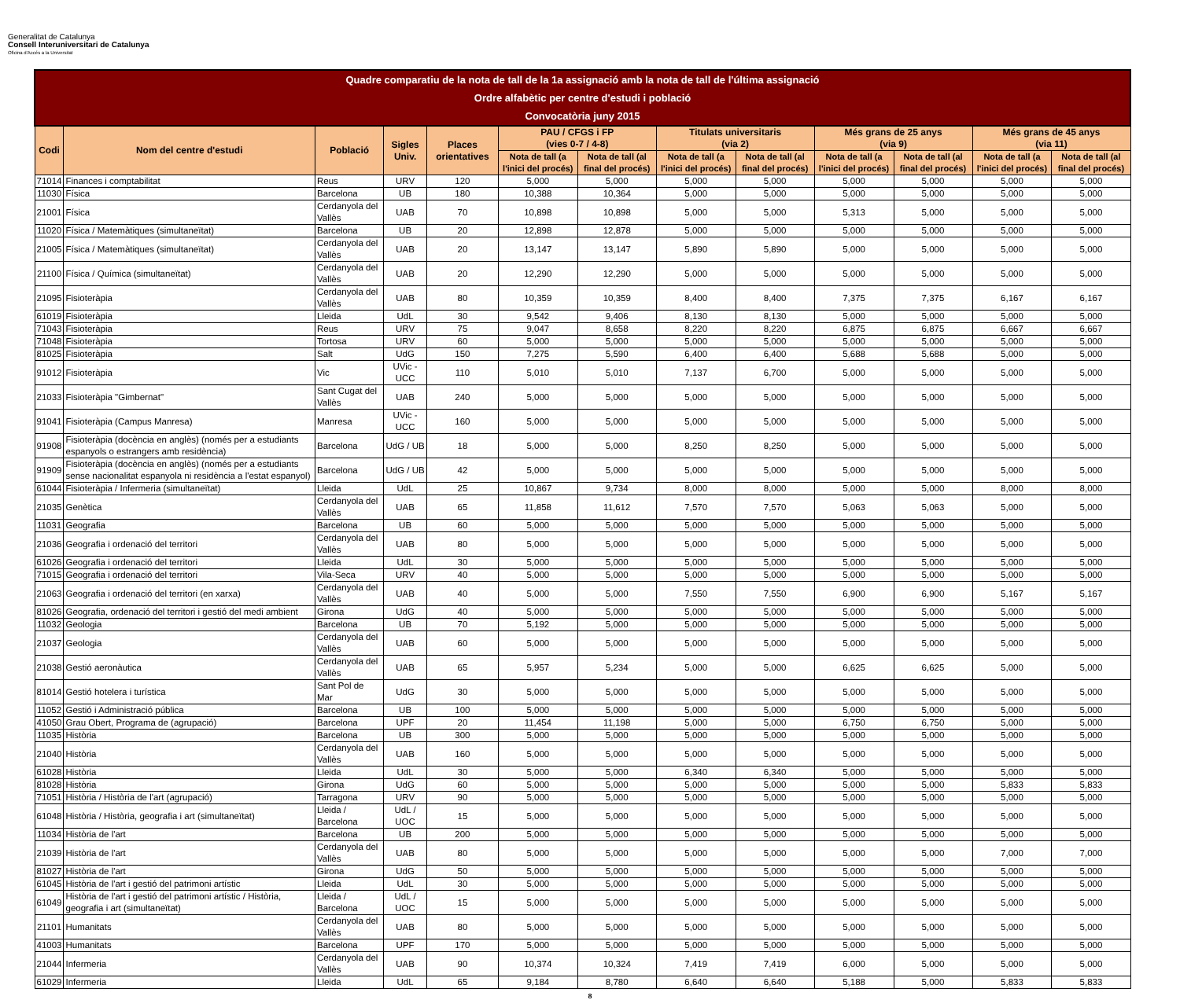Generalitat de Catalunya
Consell Interuniversitari de Catalunya
Oficina d'Accés a la Universitat
| Quadre comparatiu de la nota de tall de la 1a assignació amb la nota de tall de l'última assignació Ordre alfabètic per centre d'estudi i població Convocatòria juny 2015 | | | | | | | | | | | | |
| --- | --- | --- | --- | --- | --- | --- | --- | --- | --- | --- | --- | --- |
| Codi | Nom del centre d'estudi | Població | Sigles Univ. | Places orientatives | PAU / CFGS i FP (vies 0-7 / 4-8) | | Titulats universitaris (via 2) | | Més grans de 25 anys (via 9) | | Més grans de 45 anys (via 11) | |
| | | | | | Nota de tall (a l'inici del procés) | Nota de tall (al final del procés) | Nota de tall (a l'inici del procés) | Nota de tall (al final del procés) | Nota de tall (a l'inici del procés) | Nota de tall (al final del procés) | Nota de tall (a l'inici del procés) | Nota de tall (al final del procés) |
| 71014 | Finances i comptabilitat | Reus | URV | 120 | 5,000 | 5,000 | 5,000 | 5,000 | 5,000 | 5,000 | 5,000 | 5,000 |
| 11030 | Física | Barcelona | UB | 180 | 10,388 | 10,364 | 5,000 | 5,000 | 5,000 | 5,000 | 5,000 | 5,000 |
| 21001 | Física | Cerdanyola del Vallès | UAB | 70 | 10,898 | 10,898 | 5,000 | 5,000 | 5,313 | 5,000 | 5,000 | 5,000 |
| 11020 | Física / Matemàtiques (simultaneïtat) | Barcelona | UB | 20 | 12,898 | 12,878 | 5,000 | 5,000 | 5,000 | 5,000 | 5,000 | 5,000 |
| 21005 | Física / Matemàtiques (simultaneïtat) | Cerdanyola del Vallès | UAB | 20 | 13,147 | 13,147 | 5,890 | 5,890 | 5,000 | 5,000 | 5,000 | 5,000 |
| 21100 | Física / Química (simultaneïtat) | Cerdanyola del Vallès | UAB | 20 | 12,290 | 12,290 | 5,000 | 5,000 | 5,000 | 5,000 | 5,000 | 5,000 |
| 21095 | Fisioteràpia | Cerdanyola del Vallès | UAB | 80 | 10,359 | 10,359 | 8,400 | 8,400 | 7,375 | 7,375 | 6,167 | 6,167 |
| 61019 | Fisioteràpia | Lleida | UdL | 30 | 9,542 | 9,406 | 8,130 | 8,130 | 5,000 | 5,000 | 5,000 | 5,000 |
| 71043 | Fisioteràpia | Reus | URV | 75 | 9,047 | 8,658 | 8,220 | 8,220 | 6,875 | 6,875 | 6,667 | 6,667 |
| 71048 | Fisioteràpia | Tortosa | URV | 60 | 5,000 | 5,000 | 5,000 | 5,000 | 5,000 | 5,000 | 5,000 | 5,000 |
| 81025 | Fisioteràpia | Salt | UdG | 150 | 7,275 | 5,590 | 6,400 | 6,400 | 5,688 | 5,688 | 5,000 | 5,000 |
| 91012 | Fisioteràpia | Vic | UVic - UCC | 110 | 5,010 | 5,010 | 7,137 | 6,700 | 5,000 | 5,000 | 5,000 | 5,000 |
| 21033 | Fisioteràpia "Gimbernat" | Sant Cugat del Vallès | UAB | 240 | 5,000 | 5,000 | 5,000 | 5,000 | 5,000 | 5,000 | 5,000 | 5,000 |
| 91041 | Fisioteràpia (Campus Manresa) | Manresa | UVic - UCC | 160 | 5,000 | 5,000 | 5,000 | 5,000 | 5,000 | 5,000 | 5,000 | 5,000 |
| 91908 | Fisioteràpia (docència en anglès) (només per a estudiants espanyols o estrangers amb residència) | Barcelona | UdG / UB | 18 | 5,000 | 5,000 | 8,250 | 8,250 | 5,000 | 5,000 | 5,000 | 5,000 |
| 91909 | Fisioteràpia (docència en anglès) (només per a estudiants sense nacionalitat espanyola ni residència a l'estat espanyol) | Barcelona | UdG / UB | 42 | 5,000 | 5,000 | 5,000 | 5,000 | 5,000 | 5,000 | 5,000 | 5,000 |
| 61044 | Fisioteràpia / Infermeria (simultaneïtat) | Lleida | UdL | 25 | 10,867 | 9,734 | 8,000 | 8,000 | 5,000 | 5,000 | 8,000 | 8,000 |
| 21035 | Genètica | Cerdanyola del Vallès | UAB | 65 | 11,858 | 11,612 | 7,570 | 7,570 | 5,063 | 5,063 | 5,000 | 5,000 |
| 11031 | Geografia | Barcelona | UB | 60 | 5,000 | 5,000 | 5,000 | 5,000 | 5,000 | 5,000 | 5,000 | 5,000 |
| 21036 | Geografia i ordenació del territori | Cerdanyola del Vallès | UAB | 80 | 5,000 | 5,000 | 5,000 | 5,000 | 5,000 | 5,000 | 5,000 | 5,000 |
| 61026 | Geografia i ordenació del territori | Lleida | UdL | 30 | 5,000 | 5,000 | 5,000 | 5,000 | 5,000 | 5,000 | 5,000 | 5,000 |
| 71015 | Geografia i ordenació del territori | Vila-Seca | URV | 40 | 5,000 | 5,000 | 5,000 | 5,000 | 5,000 | 5,000 | 5,000 | 5,000 |
| 21063 | Geografia i ordenació del territori (en xarxa) | Cerdanyola del Vallès | UAB | 40 | 5,000 | 5,000 | 7,550 | 7,550 | 6,900 | 6,900 | 5,167 | 5,167 |
| 81026 | Geografia, ordenació del territori i gestió del medi ambient | Girona | UdG | 40 | 5,000 | 5,000 | 5,000 | 5,000 | 5,000 | 5,000 | 5,000 | 5,000 |
| 11032 | Geologia | Barcelona | UB | 70 | 5,192 | 5,000 | 5,000 | 5,000 | 5,000 | 5,000 | 5,000 | 5,000 |
| 21037 | Geologia | Cerdanyola del Vallès | UAB | 60 | 5,000 | 5,000 | 5,000 | 5,000 | 5,000 | 5,000 | 5,000 | 5,000 |
| 21038 | Gestió aeronàutica | Cerdanyola del Vallès | UAB | 65 | 5,957 | 5,234 | 5,000 | 5,000 | 6,625 | 6,625 | 5,000 | 5,000 |
| 81014 | Gestió hotelera i turística | Sant Pol de Mar | UdG | 30 | 5,000 | 5,000 | 5,000 | 5,000 | 5,000 | 5,000 | 5,000 | 5,000 |
| 11052 | Gestió i Administració pública | Barcelona | UB | 100 | 5,000 | 5,000 | 5,000 | 5,000 | 5,000 | 5,000 | 5,000 | 5,000 |
| 41050 | Grau Obert, Programa de (agrupació) | Barcelona | UPF | 20 | 11,454 | 11,198 | 5,000 | 5,000 | 6,750 | 6,750 | 5,000 | 5,000 |
| 11035 | Història | Barcelona | UB | 300 | 5,000 | 5,000 | 5,000 | 5,000 | 5,000 | 5,000 | 5,000 | 5,000 |
| 21040 | Història | Cerdanyola del Vallès | UAB | 160 | 5,000 | 5,000 | 5,000 | 5,000 | 5,000 | 5,000 | 5,000 | 5,000 |
| 61028 | Història | Lleida | UdL | 30 | 5,000 | 5,000 | 6,340 | 6,340 | 5,000 | 5,000 | 5,000 | 5,000 |
| 81028 | Història | Girona | UdG | 60 | 5,000 | 5,000 | 5,000 | 5,000 | 5,000 | 5,000 | 5,833 | 5,833 |
| 71051 | Història / Història de l'art (agrupació) | Tarragona | URV | 90 | 5,000 | 5,000 | 5,000 | 5,000 | 5,000 | 5,000 | 5,000 | 5,000 |
| 61048 | Història / Història, geografia i art (simultaneïtat) | Lleida / Barcelona | UdL / UOC | 15 | 5,000 | 5,000 | 5,000 | 5,000 | 5,000 | 5,000 | 5,000 | 5,000 |
| 11034 | Història de l'art | Barcelona | UB | 200 | 5,000 | 5,000 | 5,000 | 5,000 | 5,000 | 5,000 | 5,000 | 5,000 |
| 21039 | Història de l'art | Cerdanyola del Vallès | UAB | 80 | 5,000 | 5,000 | 5,000 | 5,000 | 5,000 | 5,000 | 7,000 | 7,000 |
| 81027 | Història de l'art | Girona | UdG | 50 | 5,000 | 5,000 | 5,000 | 5,000 | 5,000 | 5,000 | 5,000 | 5,000 |
| 61045 | Història de l'art i gestió del patrimoni artístic | Lleida | UdL | 30 | 5,000 | 5,000 | 5,000 | 5,000 | 5,000 | 5,000 | 5,000 | 5,000 |
| 61049 | Història de l'art i gestió del patrimoni artístic / Història, geografia i art (simultaneïtat) | Lleida / Barcelona | UdL / UOC | 15 | 5,000 | 5,000 | 5,000 | 5,000 | 5,000 | 5,000 | 5,000 | 5,000 |
| 21101 | Humanitats | Cerdanyola del Vallès | UAB | 80 | 5,000 | 5,000 | 5,000 | 5,000 | 5,000 | 5,000 | 5,000 | 5,000 |
| 41003 | Humanitats | Barcelona | UPF | 170 | 5,000 | 5,000 | 5,000 | 5,000 | 5,000 | 5,000 | 5,000 | 5,000 |
| 21044 | Infermeria | Cerdanyola del Vallès | UAB | 90 | 10,374 | 10,324 | 7,419 | 7,419 | 6,000 | 5,000 | 5,000 | 5,000 |
| 61029 | Infermeria | Lleida | UdL | 65 | 9,184 | 8,780 | 6,640 | 6,640 | 5,188 | 5,000 | 5,833 | 5,833 |
8